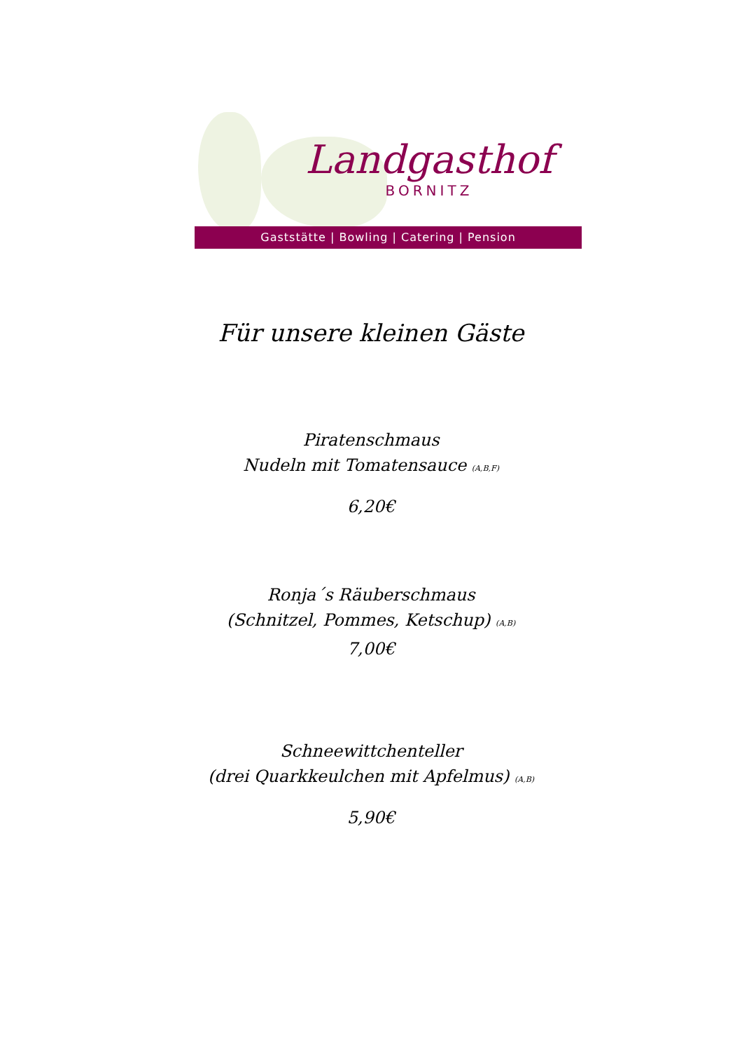Landgasthof
BORNITZ
Gaststätte | Bowling | Catering | Pension
Für unsere kleinen Gäste
Piratenschmaus
Nudeln mit Tomatensauce (A,B,F)
6,20€
Ronja´s Räuberschmaus
(Schnitzel, Pommes, Ketschup) (A,B)
7,00€
Schneewittchenteller
(drei Quarkkeulchen mit Apfelmus) (A,B)
5,90€